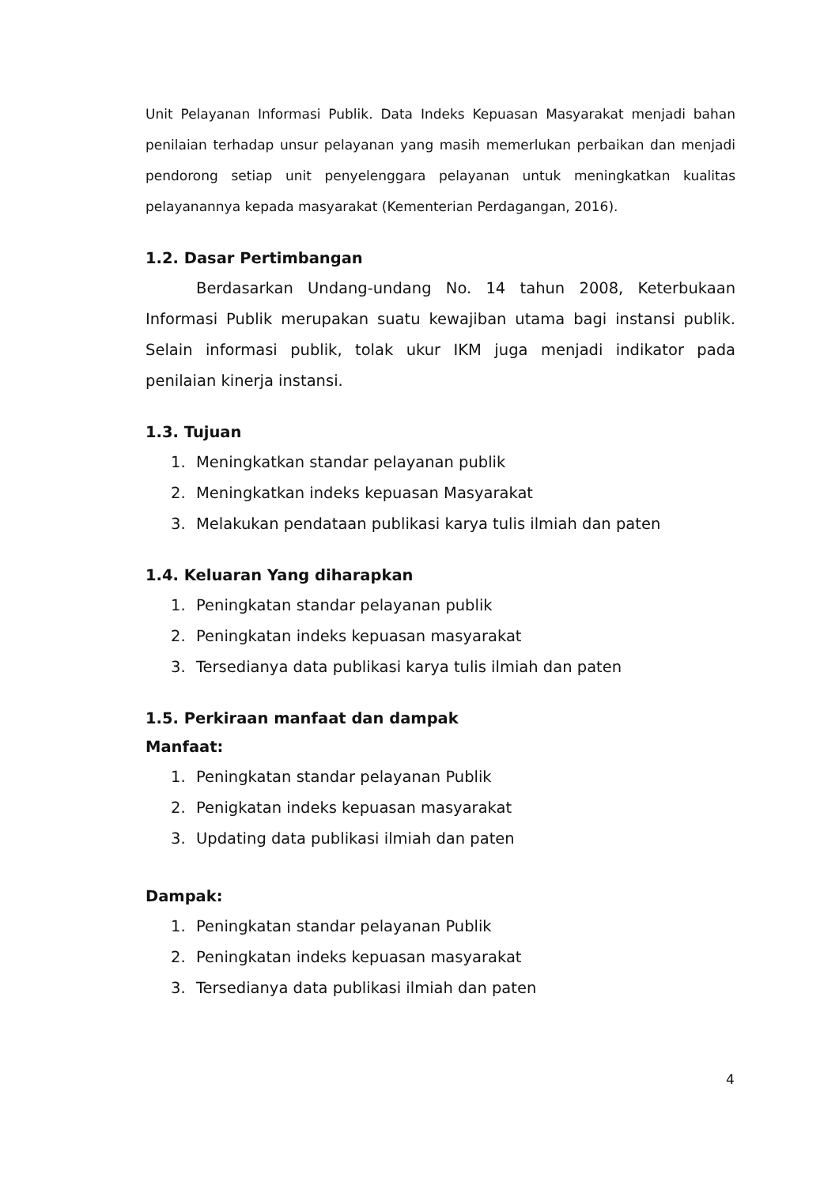Unit Pelayanan Informasi Publik. Data Indeks Kepuasan Masyarakat menjadi bahan penilaian terhadap unsur pelayanan yang masih memerlukan perbaikan dan menjadi pendorong setiap unit penyelenggara pelayanan untuk meningkatkan kualitas pelayanannya kepada masyarakat (Kementerian Perdagangan, 2016).
1.2. Dasar Pertimbangan
Berdasarkan Undang-undang No. 14 tahun 2008, Keterbukaan Informasi Publik merupakan suatu kewajiban utama bagi instansi publik. Selain informasi publik, tolak ukur IKM juga menjadi indikator pada penilaian kinerja instansi.
1.3. Tujuan
1. Meningkatkan standar pelayanan publik
2. Meningkatkan indeks kepuasan Masyarakat
3. Melakukan pendataan publikasi karya tulis ilmiah dan paten
1.4. Keluaran Yang diharapkan
1. Peningkatan standar pelayanan publik
2. Peningkatan indeks kepuasan masyarakat
3. Tersedianya data publikasi karya tulis ilmiah dan paten
1.5. Perkiraan manfaat dan dampak
Manfaat:
1. Peningkatan standar pelayanan Publik
2. Penigkatan indeks kepuasan masyarakat
3. Updating data publikasi ilmiah dan paten
Dampak:
1. Peningkatan standar pelayanan Publik
2. Peningkatan indeks kepuasan masyarakat
3. Tersedianya data publikasi ilmiah dan paten
4